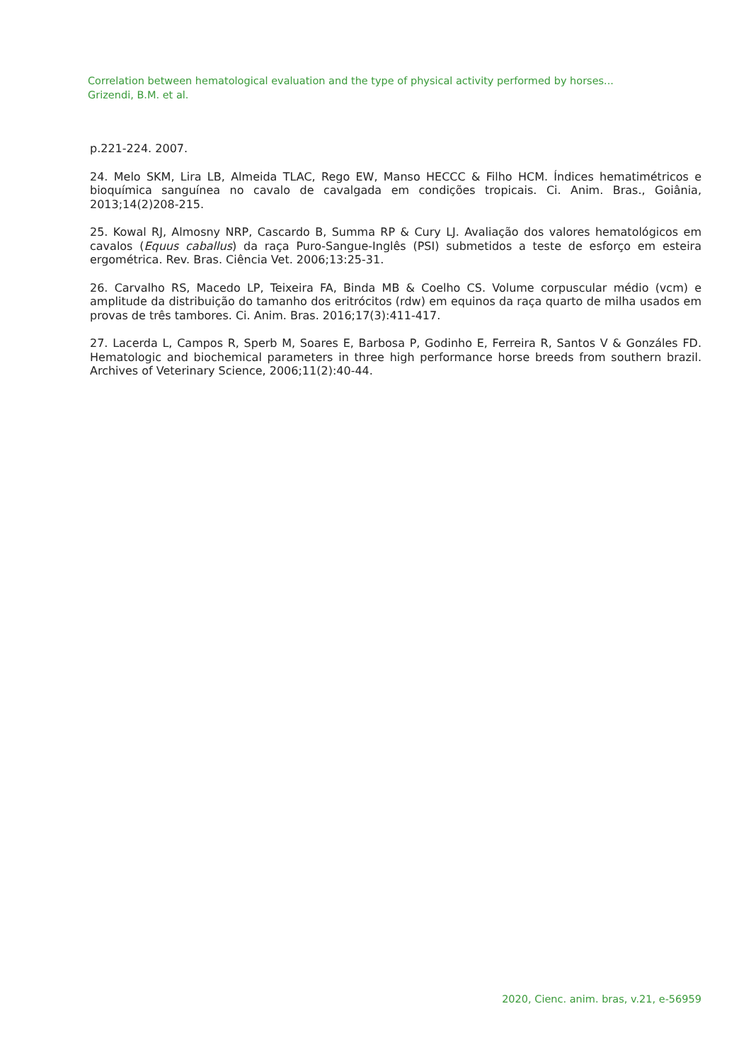Correlation between hematological evaluation and the type of physical activity performed by horses...
Grizendi, B.M. et al.
p.221-224. 2007.
24. Melo SKM, Lira LB, Almeida TLAC, Rego EW, Manso HECCC & Filho HCM. Índices hematimétricos e bioquímica sanguínea no cavalo de cavalgada em condições tropicais. Ci. Anim. Bras., Goiânia, 2013;14(2)208-215.
25. Kowal RJ, Almosny NRP, Cascardo B, Summa RP & Cury LJ. Avaliação dos valores hematológicos em cavalos (Equus caballus) da raça Puro-Sangue-Inglês (PSI) submetidos a teste de esforço em esteira ergométrica. Rev. Bras. Ciência Vet. 2006;13:25-31.
26. Carvalho RS, Macedo LP, Teixeira FA, Binda MB & Coelho CS. Volume corpuscular médio (vcm) e amplitude da distribuição do tamanho dos eritrócitos (rdw) em equinos da raça quarto de milha usados em provas de três tambores. Ci. Anim. Bras. 2016;17(3):411-417.
27. Lacerda L, Campos R, Sperb M, Soares E, Barbosa P, Godinho E, Ferreira R, Santos V & Gonzáles FD. Hematologic and biochemical parameters in three high performance horse breeds from southern brazil. Archives of Veterinary Science, 2006;11(2):40-44.
2020, Cienc. anim. bras, v.21, e-56959